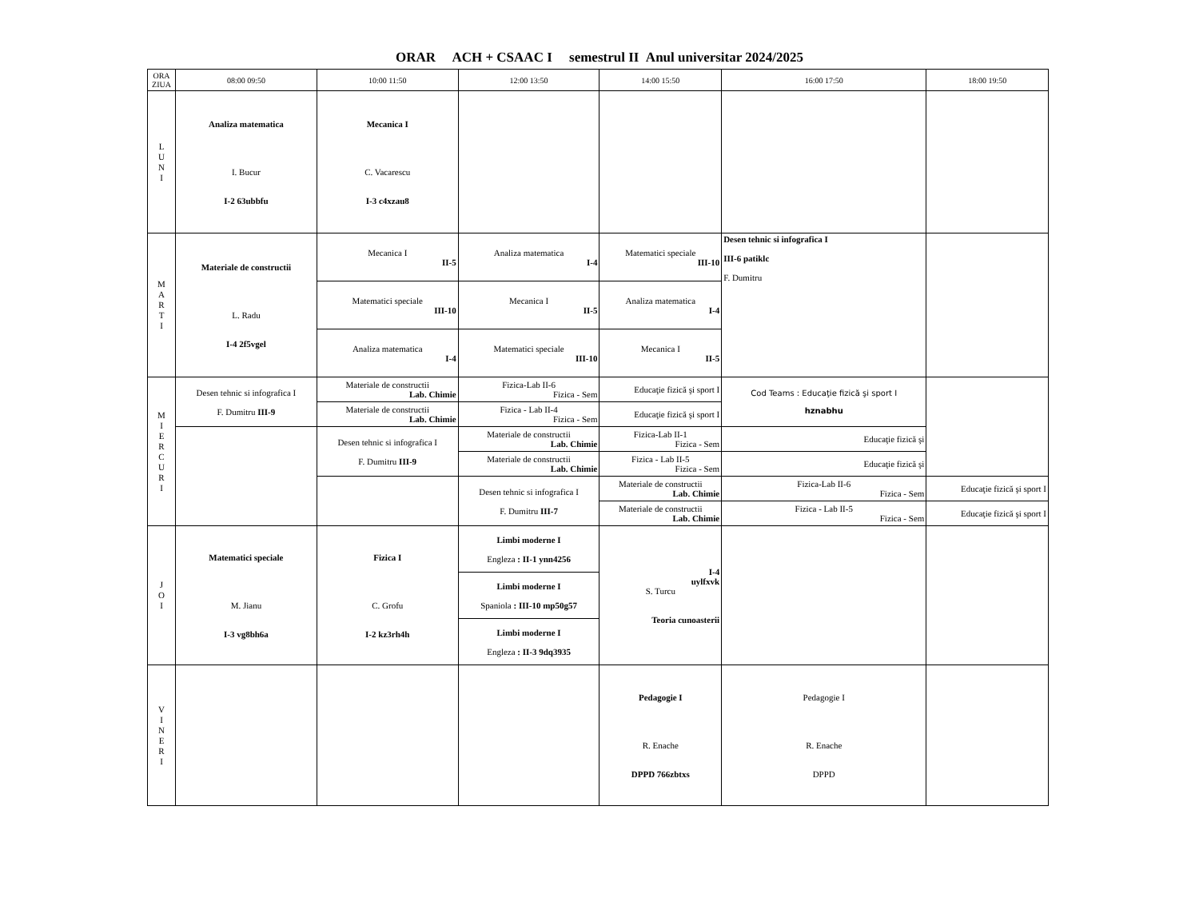ORAR ACH + CSAAC I semestrul II Anul universitar 2024/2025
| ORA ZIUA | 08:00 09:50 | 10:00 11:50 | 12:00 13:50 | 14:00 15:50 | 16:00 17:50 | 18:00 19:50 |
| --- | --- | --- | --- | --- | --- | --- |
| L U N I | Analiza matematica I. Bucur I-2 63ubbfu | Mecanica I C. Vacarescu I-3 c4xzau8 | | | | |
| M A R T I | Materiale de constructii L. Radu I-4 2f5vgel | Mecanica I II-5 | Analiza matematica I-4 | Matematici speciale III-10 | Desen tehnic si infografica I III-6 patiklc F. Dumitru | |
| | | Matematici speciale III-10 | Mecanica I II-5 | Analiza matematica I-4 | | |
| | | Analiza matematica I-4 | Matematici speciale III-10 | Mecanica I II-5 | | |
| M I E R C U R I | Desen tehnic si infografica I F. Dumitru III-9 | Materiale de constructii Lab. Chimie | Fizica-Lab II-6 Fizica - Sem | Educaţie fizică şi sport I | Cod Teams : Educaţie fizică şi sport I hznabhu | |
| | | Materiale de constructii Lab. Chimie | Fizica - Lab II-4 Fizica - Sem | Educaţie fizică şi sport I | | |
| | | Desen tehnic si infografica I F. Dumitru III-9 | Materiale de constructii Lab. Chimie | Fizica-Lab II-1 Fizica - Sem | Educaţie fizică şi | |
| | | | Materiale de constructii Lab. Chimie | Fizica - Lab II-5 Fizica - Sem | Educaţie fizică şi | |
| | | | Desen tehnic si infografica I F. Dumitru III-7 | Materiale de constructii Lab. Chimie | Fizica-Lab II-6 Fizica - Sem | Educaţie fizică şi sport I |
| | | | | Materiale de constructii Lab. Chimie | Fizica - Lab II-5 Fizica - Sem | Educaţie fizică şi sport I |
| J O I | Matematici speciale M. Jianu I-3 vg8bh6a | Fizica I C. Grofu I-2 kz3rh4h | Limbi moderne I Engleza : II-1 ynn4256 | I-4 uylfxvk S. Turcu Teoria cunoasterii | | |
| | | | Limbi moderne I Spaniola : III-10 mp50g57 | | | |
| | | | Limbi moderne I Engleza : II-3 9dq3935 | | | |
| V I N E R I | | | | Pedagogie I R. Enache DPPD 766zbtxs | Pedagogie I R. Enache DPPD | |